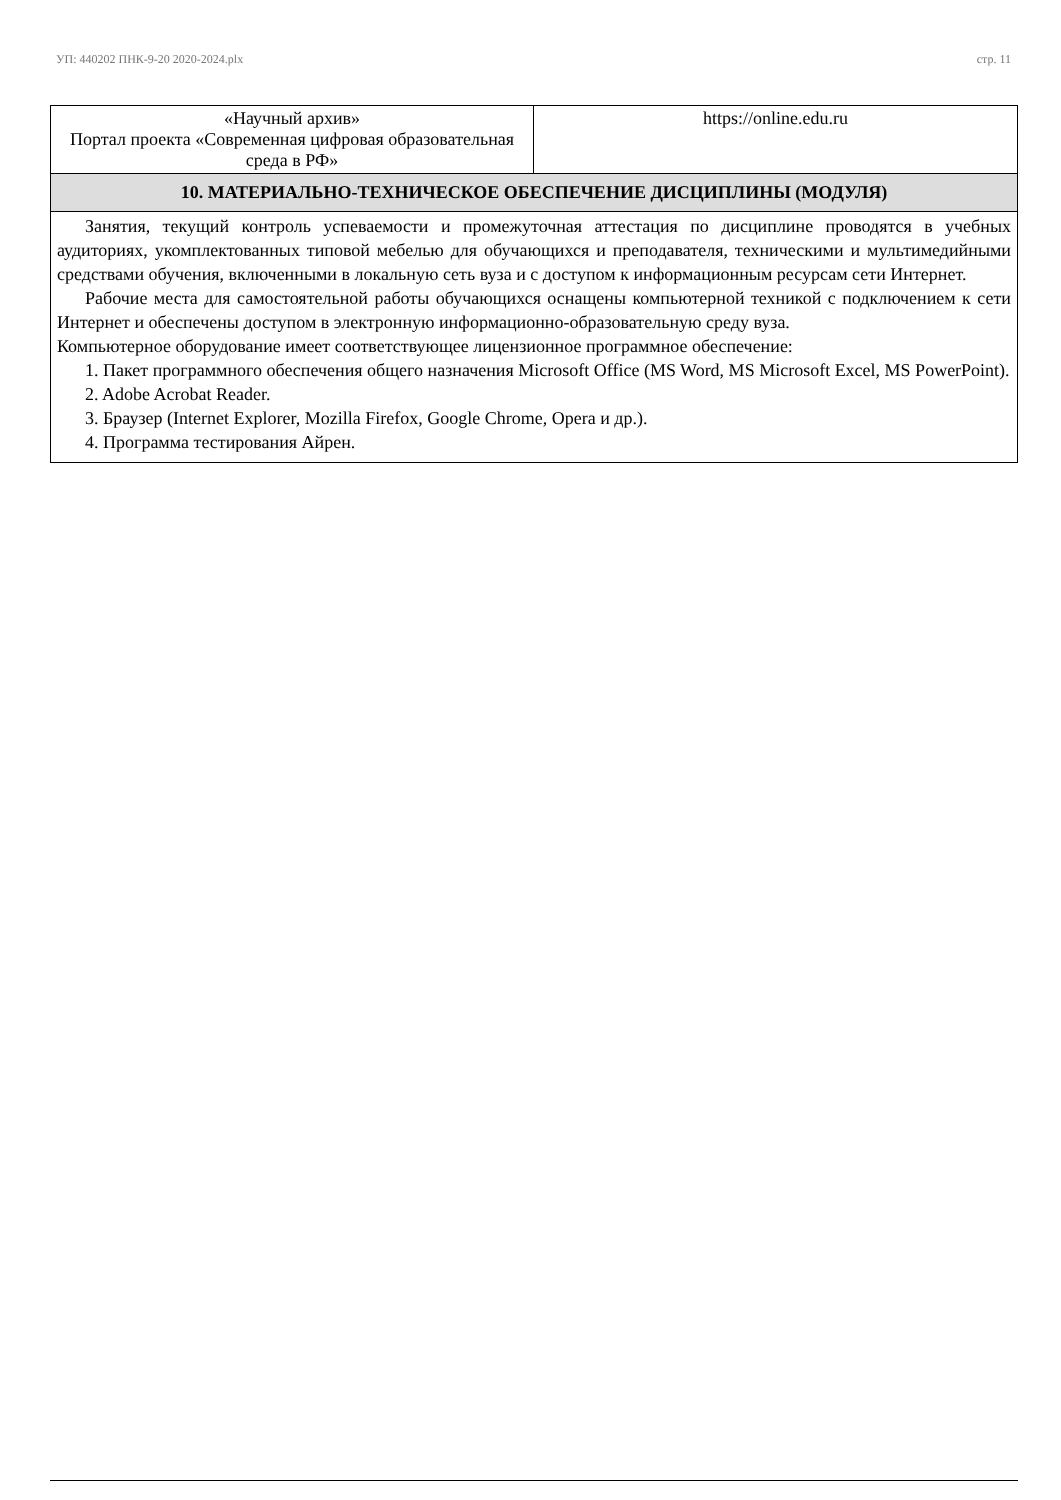УП: 440202 ПНК-9-20 2020-2024.plx стр. 11
| «Научный архив» Портал проекта «Современная цифровая образовательная среда в РФ» | https://online.edu.ru |
| 10. МАТЕРИАЛЬНО-ТЕХНИЧЕСКОЕ ОБЕСПЕЧЕНИЕ ДИСЦИПЛИНЫ (МОДУЛЯ) | |
| Занятия, текущий контроль успеваемости и промежуточная аттестация по дисциплине проводятся в учебных аудиториях, укомплектованных типовой мебелью для обучающихся и преподавателя, техническими и мультимедийными средствами обучения, включенными в локальную сеть вуза и с доступом к информационным ресурсам сети Интернет. Рабочие места для самостоятельной работы обучающихся оснащены компьютерной техникой с подключением к сети Интернет и обеспечены доступом в электронную информационно-образовательную среду вуза. Компьютерное оборудование имеет соответствующее лицензионное программное обеспечение: 1. Пакет программного обеспечения общего назначения Microsoft Office (MS Word, MS Microsoft Excel, MS PowerPoint). 2. Adobe Acrobat Reader. 3. Браузер (Internet Explorer, Mozilla Firefox, Google Chrome, Opera и др.). 4. Программа тестирования Айрен. | |